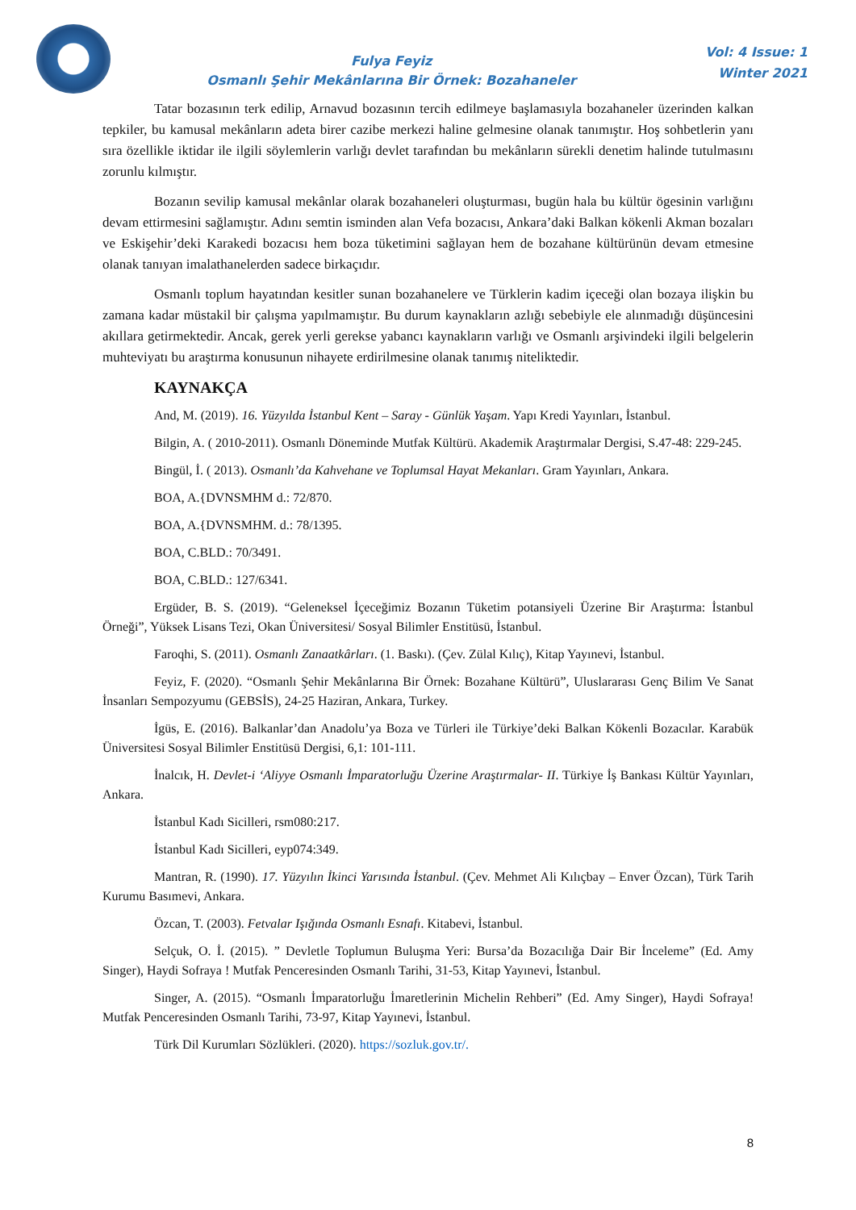Fulya Feyiz
Osmanlı Şehir Mekânlarına Bir Örnek: Bozahaneler
Vol: 4 Issue: 1
Winter 2021
Tatar bozasının terk edilip, Arnavud bozasının tercih edilmeye başlamasıyla bozahaneler üzerinden kalkan tepkiler, bu kamusal mekânların adeta birer cazibe merkezi haline gelmesine olanak tanımıştır. Hoş sohbetlerin yanı sıra özellikle iktidar ile ilgili söylemlerin varlığı devlet tarafından bu mekânların sürekli denetim halinde tutulmasını zorunlu kılmıştır.
Bozanın sevilip kamusal mekânlar olarak bozahaneleri oluşturması, bugün hala bu kültür ögesinin varlığını devam ettirmesini sağlamıştır. Adını semtin isminden alan Vefa bozacısı, Ankara’daki Balkan kökenli Akman bozaları ve Eskişehir’deki Karakedi bozacısı hem boza tüketimini sağlayan hem de bozahane kültürünün devam etmesine olanak tanıyan imalathanelerden sadece birkaçıdır.
Osmanlı toplum hayatından kesitler sunan bozahanelere ve Türklerin kadim içeceği olan bozaya ilişkin bu zamana kadar müstakil bir çalışma yapılmamıştır. Bu durum kaynakların azlığı sebebiyle ele alınmadığı düşüncesini akıllara getirmektedir. Ancak, gerek yerli gerekse yabancı kaynakların varlığı ve Osmanlı arşivindeki ilgili belgelerin muhteviyatı bu araştırma konusunun nihayete erdirilmesine olanak tanımış niteliktedir.
KAYNAKÇA
And, M. (2019). 16. Yüzyılda İstanbul Kent – Saray - Günlük Yaşam. Yapı Kredi Yayınları, İstanbul.
Bilgin, A. ( 2010-2011). Osmanlı Döneminde Mutfak Kültürü. Akademik Araştırmalar Dergisi, S.47-48: 229-245.
Bingül, İ. ( 2013). Osmanlı’da Kahvehane ve Toplumsal Hayat Mekanları. Gram Yayınları, Ankara.
BOA, A.{DVNSMHM d.: 72/870.
BOA, A.{DVNSMHM. d.: 78/1395.
BOA, C.BLD.: 70/3491.
BOA, C.BLD.: 127/6341.
Ergüder, B. S. (2019). “Geleneksel İçeceğimiz Bozanın Tüketim potansiyeli Üzerine Bir Araştırma: İstanbul Örneği”, Yüksek Lisans Tezi, Okan Üniversitesi/ Sosyal Bilimler Enstitüsü, İstanbul.
Faroqhi, S. (2011). Osmanlı Zanaatkârları. (1. Baskı). (Çev. Zülal Kılıç), Kitap Yayınevi, İstanbul.
Feyiz, F. (2020). “Osmanlı Şehir Mekânlarına Bir Örnek: Bozahane Kültürü”, Uluslararası Genç Bilim Ve Sanat İnsanları Sempozyumu (GEBSİS), 24-25 Haziran, Ankara, Turkey.
İgüs, E. (2016). Balkanlar’dan Anadolu’ya Boza ve Türleri ile Türkiye’deki Balkan Kökenli Bozacılar. Karabük Üniversitesi Sosyal Bilimler Enstitüsü Dergisi, 6,1: 101-111.
İnalcık, H. Devlet-i ‘Aliyye Osmanlı İmparatorluğu Üzerine Araştırmalar- II. Türkiye İş Bankası Kültür Yayınları, Ankara.
İstanbul Kadı Sicilleri, rsm080:217.
İstanbul Kadı Sicilleri, eyp074:349.
Mantran, R. (1990). 17. Yüzyılın İkinci Yarısında İstanbul. (Çev. Mehmet Ali Kılıçbay – Enver Özcan), Türk Tarih Kurumu Basımevi, Ankara.
Özcan, T. (2003). Fetvalar Işığında Osmanlı Esnafı. Kitabevi, İstanbul.
Selçuk, O. İ. (2015). ” Devletle Toplumun Buluşma Yeri: Bursa’da Bozacılığa Dair Bir İnceleme” (Ed. Amy Singer), Haydi Sofraya ! Mutfak Penceresinden Osmanlı Tarihi, 31-53, Kitap Yayınevi, İstanbul.
Singer, A. (2015). “Osmanlı İmparatorluğu İmaretlerinin Michelin Rehberi” (Ed. Amy Singer), Haydi Sofraya! Mutfak Penceresinden Osmanlı Tarihi, 73-97, Kitap Yayınevi, İstanbul.
Türk Dil Kurumları Sözlükleri. (2020). https://sozluk.gov.tr/.
8